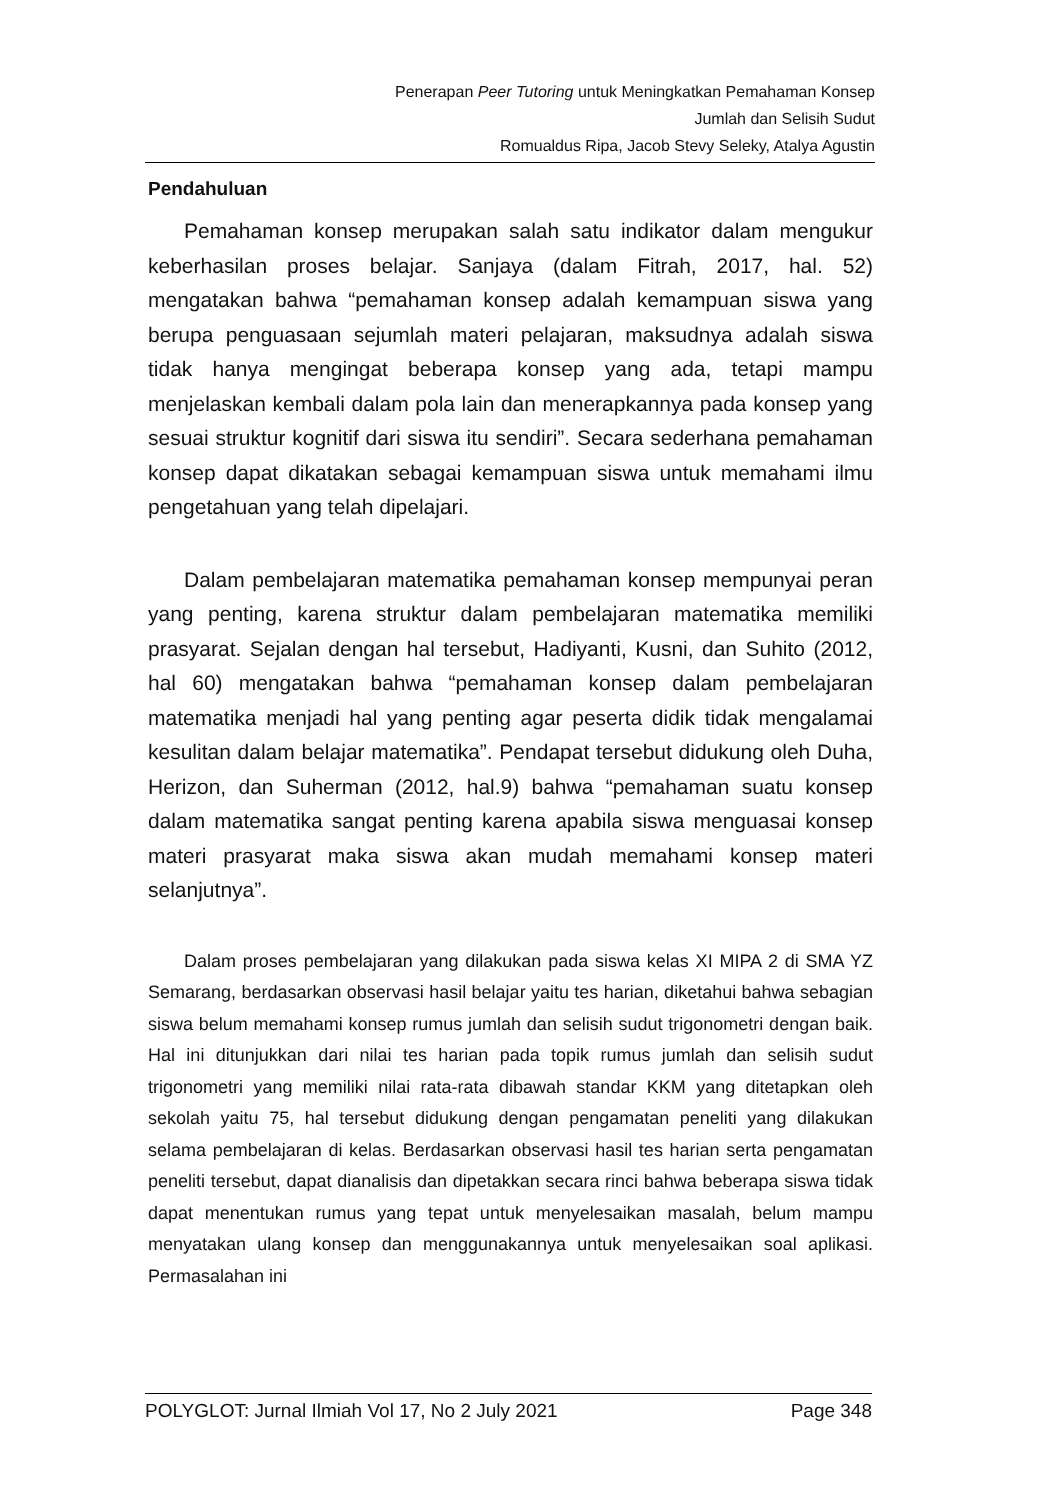Penerapan Peer Tutoring untuk Meningkatkan Pemahaman Konsep
Jumlah dan Selisih Sudut
Romualdus Ripa, Jacob Stevy Seleky, Atalya Agustin
Pendahuluan
Pemahaman konsep merupakan salah satu indikator dalam mengukur keberhasilan proses belajar. Sanjaya (dalam Fitrah, 2017, hal. 52) mengatakan bahwa “pemahaman konsep adalah kemampuan siswa yang berupa penguasaan sejumlah materi pelajaran, maksudnya adalah siswa tidak hanya mengingat beberapa konsep yang ada, tetapi mampu menjelaskan kembali dalam pola lain dan menerapkannya pada konsep yang sesuai struktur kognitif dari siswa itu sendiri”. Secara sederhana pemahaman konsep dapat dikatakan sebagai kemampuan siswa untuk memahami ilmu pengetahuan yang telah dipelajari.
Dalam pembelajaran matematika pemahaman konsep mempunyai peran yang penting, karena struktur dalam pembelajaran matematika memiliki prasyarat. Sejalan dengan hal tersebut, Hadiyanti, Kusni, dan Suhito (2012, hal 60) mengatakan bahwa “pemahaman konsep dalam pembelajaran matematika menjadi hal yang penting agar peserta didik tidak mengalamai kesulitan dalam belajar matematika”. Pendapat tersebut didukung oleh Duha, Herizon, dan Suherman (2012, hal.9) bahwa “pemahaman suatu konsep dalam matematika sangat penting karena apabila siswa menguasai konsep materi prasyarat maka siswa akan mudah memahami konsep materi selanjutnya”.
Dalam proses pembelajaran yang dilakukan pada siswa kelas XI MIPA 2 di SMA YZ Semarang, berdasarkan observasi hasil belajar yaitu tes harian, diketahui bahwa sebagian siswa belum memahami konsep rumus jumlah dan selisih sudut trigonometri dengan baik. Hal ini ditunjukkan dari nilai tes harian pada topik rumus jumlah dan selisih sudut trigonometri yang memiliki nilai rata-rata dibawah standar KKM yang ditetapkan oleh sekolah yaitu 75, hal tersebut didukung dengan pengamatan peneliti yang dilakukan selama pembelajaran di kelas. Berdasarkan observasi hasil tes harian serta pengamatan peneliti tersebut, dapat dianalisis dan dipetakkan secara rinci bahwa beberapa siswa tidak dapat menentukan rumus yang tepat untuk menyelesaikan masalah, belum mampu menyatakan ulang konsep dan menggunakannya untuk menyelesaikan soal aplikasi. Permasalahan ini
POLYGLOT: Jurnal Ilmiah Vol 17, No 2 July 2021 Page 348